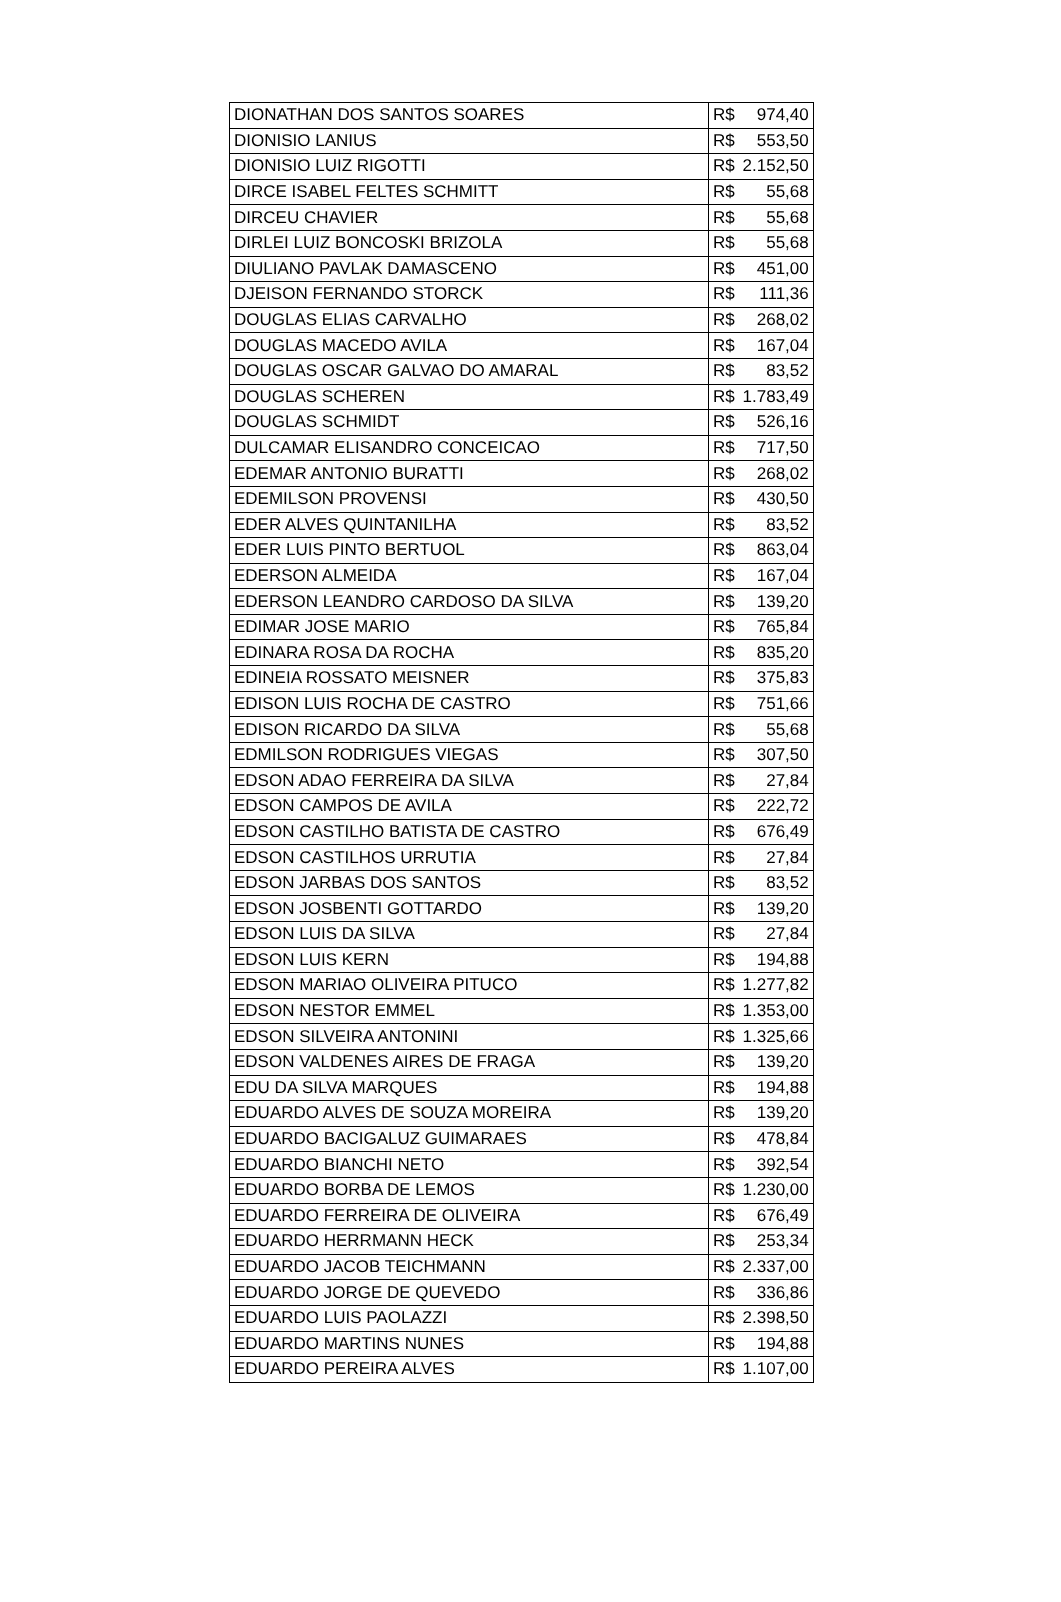| DIONATHAN DOS SANTOS SOARES | R$ | 974,40 |
| DIONISIO LANIUS | R$ | 553,50 |
| DIONISIO LUIZ RIGOTTI | R$ | 2.152,50 |
| DIRCE ISABEL FELTES SCHMITT | R$ | 55,68 |
| DIRCEU CHAVIER | R$ | 55,68 |
| DIRLEI LUIZ BONCOSKI BRIZOLA | R$ | 55,68 |
| DIULIANO PAVLAK DAMASCENO | R$ | 451,00 |
| DJEISON FERNANDO STORCK | R$ | 111,36 |
| DOUGLAS ELIAS CARVALHO | R$ | 268,02 |
| DOUGLAS MACEDO AVILA | R$ | 167,04 |
| DOUGLAS OSCAR GALVAO DO AMARAL | R$ | 83,52 |
| DOUGLAS SCHEREN | R$ | 1.783,49 |
| DOUGLAS SCHMIDT | R$ | 526,16 |
| DULCAMAR ELISANDRO CONCEICAO | R$ | 717,50 |
| EDEMAR ANTONIO BURATTI | R$ | 268,02 |
| EDEMILSON PROVENSI | R$ | 430,50 |
| EDER ALVES QUINTANILHA | R$ | 83,52 |
| EDER LUIS PINTO BERTUOL | R$ | 863,04 |
| EDERSON ALMEIDA | R$ | 167,04 |
| EDERSON LEANDRO CARDOSO DA SILVA | R$ | 139,20 |
| EDIMAR JOSE MARIO | R$ | 765,84 |
| EDINARA ROSA DA ROCHA | R$ | 835,20 |
| EDINEIA ROSSATO MEISNER | R$ | 375,83 |
| EDISON LUIS ROCHA DE CASTRO | R$ | 751,66 |
| EDISON RICARDO DA SILVA | R$ | 55,68 |
| EDMILSON RODRIGUES VIEGAS | R$ | 307,50 |
| EDSON ADAO FERREIRA DA SILVA | R$ | 27,84 |
| EDSON CAMPOS DE AVILA | R$ | 222,72 |
| EDSON CASTILHO BATISTA DE CASTRO | R$ | 676,49 |
| EDSON CASTILHOS URRUTIA | R$ | 27,84 |
| EDSON JARBAS DOS SANTOS | R$ | 83,52 |
| EDSON JOSBENTI GOTTARDO | R$ | 139,20 |
| EDSON LUIS DA SILVA | R$ | 27,84 |
| EDSON LUIS KERN | R$ | 194,88 |
| EDSON MARIAO OLIVEIRA PITUCO | R$ | 1.277,82 |
| EDSON NESTOR EMMEL | R$ | 1.353,00 |
| EDSON SILVEIRA ANTONINI | R$ | 1.325,66 |
| EDSON VALDENES AIRES DE FRAGA | R$ | 139,20 |
| EDU DA SILVA MARQUES | R$ | 194,88 |
| EDUARDO ALVES DE SOUZA MOREIRA | R$ | 139,20 |
| EDUARDO BACIGALUZ GUIMARAES | R$ | 478,84 |
| EDUARDO BIANCHI NETO | R$ | 392,54 |
| EDUARDO BORBA DE LEMOS | R$ | 1.230,00 |
| EDUARDO FERREIRA DE OLIVEIRA | R$ | 676,49 |
| EDUARDO HERRMANN HECK | R$ | 253,34 |
| EDUARDO JACOB TEICHMANN | R$ | 2.337,00 |
| EDUARDO JORGE DE QUEVEDO | R$ | 336,86 |
| EDUARDO LUIS PAOLAZZI | R$ | 2.398,50 |
| EDUARDO MARTINS NUNES | R$ | 194,88 |
| EDUARDO PEREIRA ALVES | R$ | 1.107,00 |